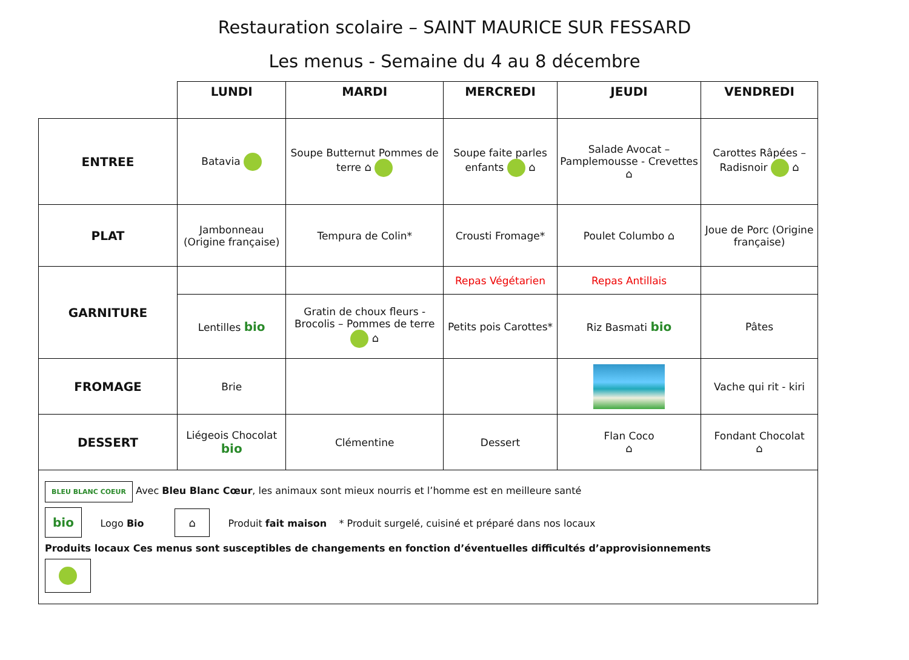Restauration scolaire – SAINT MAURICE SUR FESSARD
Les menus - Semaine du 4 au 8 décembre
| | LUNDI | MARDI | MERCREDI | JEUDI | VENDREDI |
| --- | --- | --- | --- | --- | --- |
| ENTREE | Batavia | Soupe Butternut Pommes de terre ⌂ | Soupe faite parles enfants ⌂ | Salade Avocat – Pamplemousse - Crevettes ⌂ | Carottes Râpées – Radisnoir ⌂ |
| PLAT | Jambonneau (Origine française) | Tempura de Colin* | Crousti Fromage* | Poulet Columbo ⌂ | Joue de Porc (Origine française) |
| GARNITURE | | | Repas Végétarien | Repas Antillais | |
| | Lentilles bio | Gratin de choux fleurs - Brocolis – Pommes de terre ⌂ | Petits pois Carottes* | Riz Basmati bio | Pâtes |
| FROMAGE | Brie | | | | Vache qui rit - kiri |
| DESSERT | Liégeois Chocolat bio | Clémentine | Dessert | Flan Coco ⌂ | Fondant Chocolat ⌂ |
BLEU BLANC COEUR Avec Bleu Blanc Cœur, les animaux sont mieux nourris et l’homme est en meilleure santé
bio Logo Bio ⌂ Produit fait maison * Produit surgelé, cuisiné et préparé dans nos locaux
Produits locaux Ces menus sont susceptibles de changements en fonction d’éventuelles difficultés d’approvisionnements